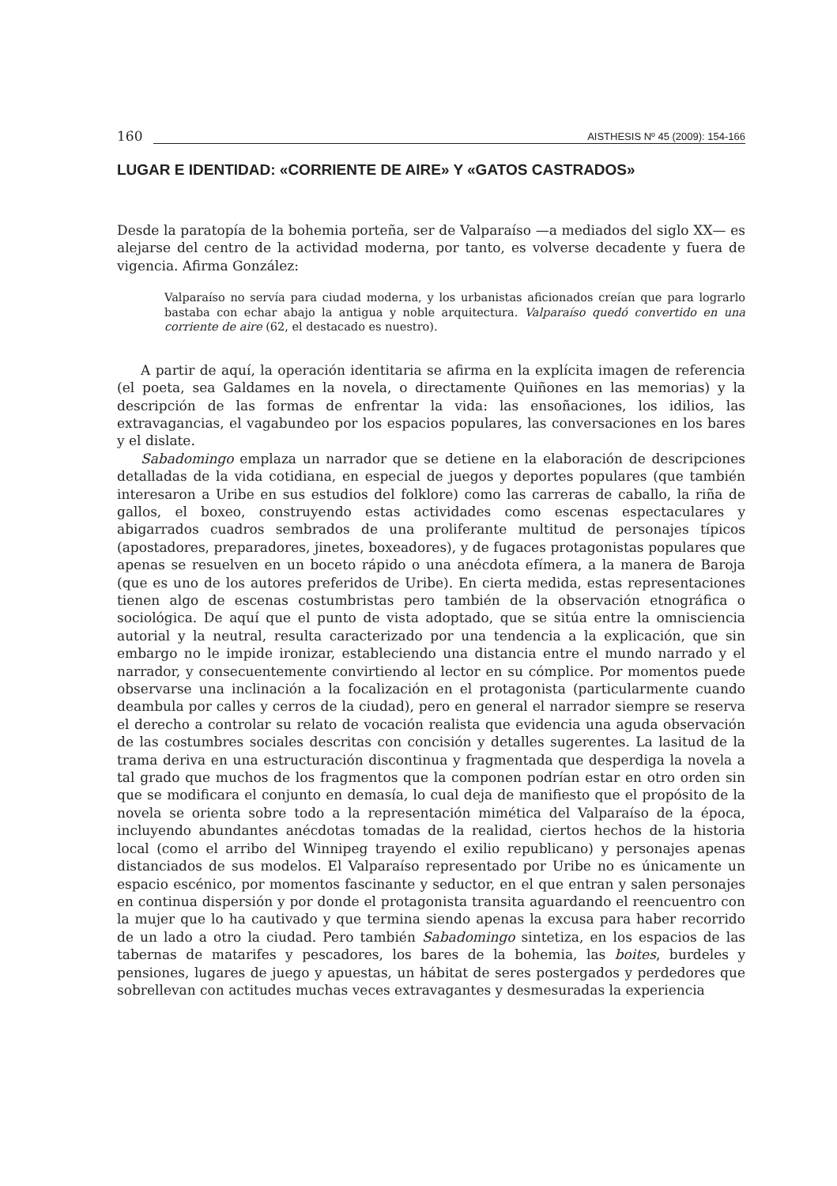160 AISTHESIS Nº 45 (2009): 154-166
LUGAR E IDENTIDAD: «CORRIENTE DE AIRE» Y «GATOS CASTRADOS»
Desde la paratopía de la bohemia porteña, ser de Valparaíso —a mediados del siglo XX— es alejarse del centro de la actividad moderna, por tanto, es volverse decadente y fuera de vigencia. Afirma González:
Valparaíso no servía para ciudad moderna, y los urbanistas aficionados creían que para lograrlo bastaba con echar abajo la antigua y noble arquitectura. Valparaíso quedó convertido en una corriente de aire (62, el destacado es nuestro).
A partir de aquí, la operación identitaria se afirma en la explícita imagen de referencia (el poeta, sea Galdames en la novela, o directamente Quiñones en las memorias) y la descripción de las formas de enfrentar la vida: las ensoñaciones, los idilios, las extravagancias, el vagabundeo por los espacios populares, las conversaciones en los bares y el dislate.
Sabadomingo emplaza un narrador que se detiene en la elaboración de descripciones detalladas de la vida cotidiana, en especial de juegos y deportes populares (que también interesaron a Uribe en sus estudios del folklore) como las carreras de caballo, la riña de gallos, el boxeo, construyendo estas actividades como escenas espectaculares y abigarrados cuadros sembrados de una proliferante multitud de personajes típicos (apostadores, preparadores, jinetes, boxeadores), y de fugaces protagonistas populares que apenas se resuelven en un boceto rápido o una anécdota efímera, a la manera de Baroja (que es uno de los autores preferidos de Uribe). En cierta medida, estas representaciones tienen algo de escenas costumbristas pero también de la observación etnográfica o sociológica. De aquí que el punto de vista adoptado, que se sitúa entre la omnisciencia autorial y la neutral, resulta caracterizado por una tendencia a la explicación, que sin embargo no le impide ironizar, estableciendo una distancia entre el mundo narrado y el narrador, y consecuentemente convirtiendo al lector en su cómplice. Por momentos puede observarse una inclinación a la focalización en el protagonista (particularmente cuando deambula por calles y cerros de la ciudad), pero en general el narrador siempre se reserva el derecho a controlar su relato de vocación realista que evidencia una aguda observación de las costumbres sociales descritas con concisión y detalles sugerentes. La lasitud de la trama deriva en una estructuración discontinua y fragmentada que desperdiga la novela a tal grado que muchos de los fragmentos que la componen podrían estar en otro orden sin que se modificara el conjunto en demasía, lo cual deja de manifiesto que el propósito de la novela se orienta sobre todo a la representación mimética del Valparaíso de la época, incluyendo abundantes anécdotas tomadas de la realidad, ciertos hechos de la historia local (como el arribo del Winnipeg trayendo el exilio republicano) y personajes apenas distanciados de sus modelos. El Valparaíso representado por Uribe no es únicamente un espacio escénico, por momentos fascinante y seductor, en el que entran y salen personajes en continua dispersión y por donde el protagonista transita aguardando el reencuentro con la mujer que lo ha cautivado y que termina siendo apenas la excusa para haber recorrido de un lado a otro la ciudad. Pero también Sabadomingo sintetiza, en los espacios de las tabernas de matarifes y pescadores, los bares de la bohemia, las boites, burdeles y pensiones, lugares de juego y apuestas, un hábitat de seres postergados y perdedores que sobrellevan con actitudes muchas veces extravagantes y desmesuradas la experiencia